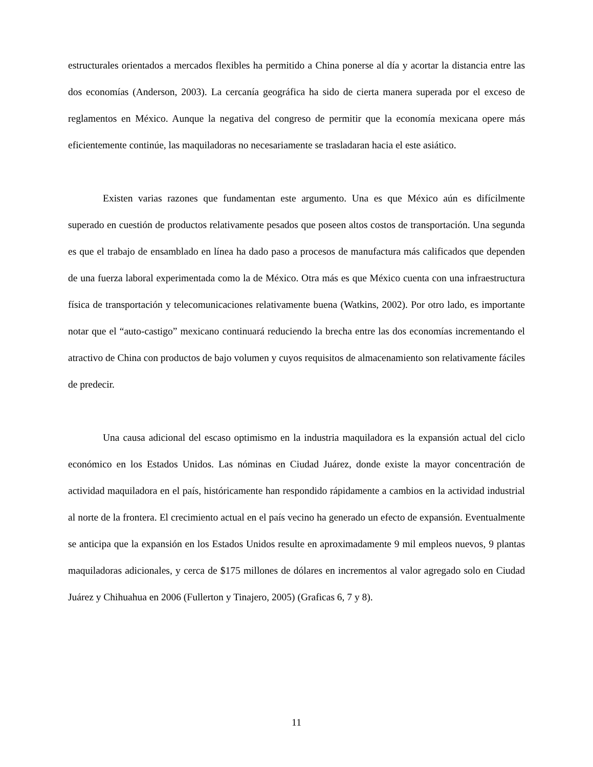estructurales orientados a mercados flexibles ha permitido a China ponerse al día y acortar la distancia entre las dos economías (Anderson, 2003). La cercanía geográfica ha sido de cierta manera superada por el exceso de reglamentos en México. Aunque la negativa del congreso de permitir que la economía mexicana opere más eficientemente continúe, las maquiladoras no necesariamente se trasladaran hacia el este asiático.
Existen varias razones que fundamentan este argumento. Una es que México aún es difícilmente superado en cuestión de productos relativamente pesados que poseen altos costos de transportación. Una segunda es que el trabajo de ensamblado en línea ha dado paso a procesos de manufactura más calificados que dependen de una fuerza laboral experimentada como la de México. Otra más es que México cuenta con una infraestructura física de transportación y telecomunicaciones relativamente buena (Watkins, 2002). Por otro lado, es importante notar que el “auto-castigo” mexicano continuará reduciendo la brecha entre las dos economías incrementando el atractivo de China con productos de bajo volumen y cuyos requisitos de almacenamiento son relativamente fáciles de predecir.
Una causa adicional del escaso optimismo en la industria maquiladora es la expansión actual del ciclo económico en los Estados Unidos. Las nóminas en Ciudad Juárez, donde existe la mayor concentración de actividad maquiladora en el país, históricamente han respondido rápidamente a cambios en la actividad industrial al norte de la frontera. El crecimiento actual en el país vecino ha generado un efecto de expansión. Eventualmente se anticipa que la expansión en los Estados Unidos resulte en aproximadamente 9 mil empleos nuevos, 9 plantas maquiladoras adicionales, y cerca de $175 millones de dólares en incrementos al valor agregado solo en Ciudad Juárez y Chihuahua en 2006 (Fullerton y Tinajero, 2005) (Graficas 6, 7 y 8).
11